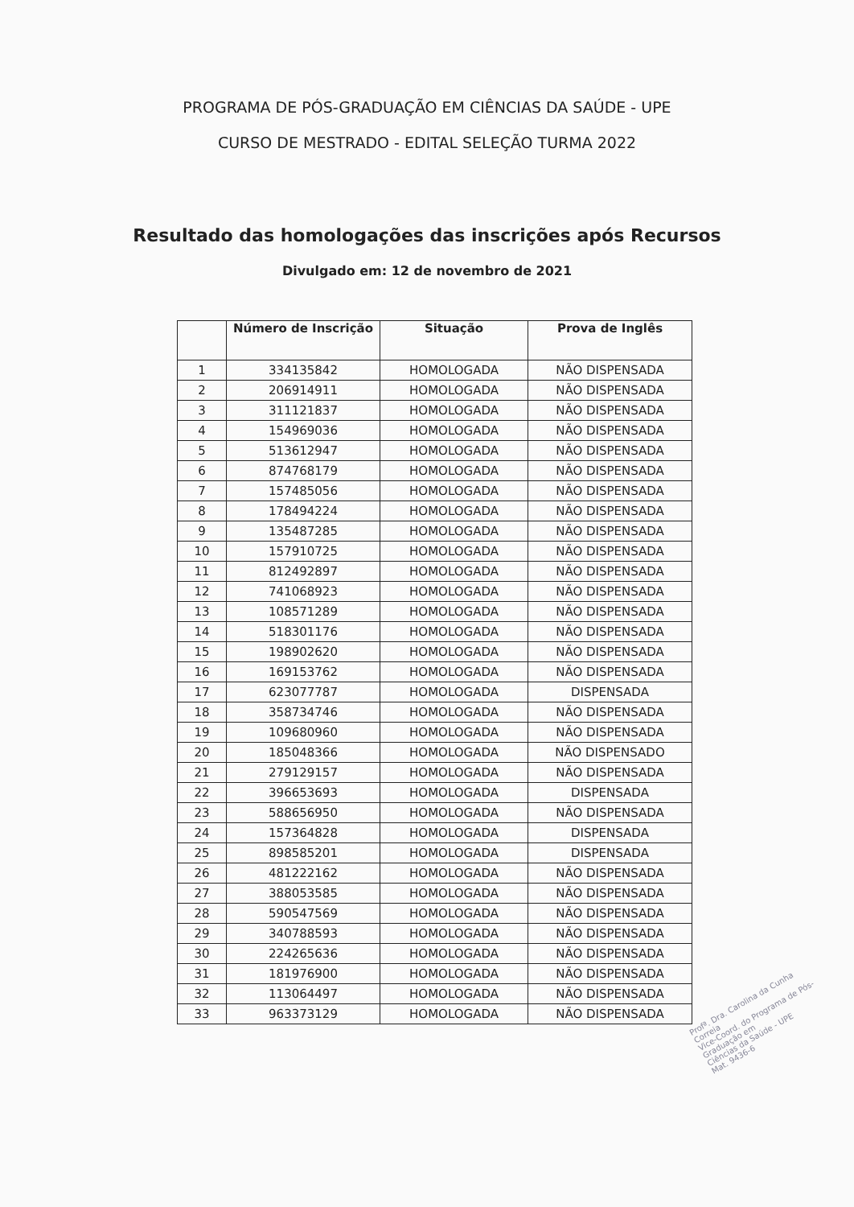PROGRAMA DE PÓS-GRADUAÇÃO EM CIÊNCIAS DA SAÚDE - UPE
CURSO DE MESTRADO - EDITAL SELEÇÃO TURMA 2022
Resultado das homologações das inscrições após Recursos
Divulgado em: 12 de novembro de 2021
| | Número de Inscrição | Situação | Prova de Inglês |
| --- | --- | --- | --- |
| 1 | 334135842 | HOMOLOGADA | NÃO DISPENSADA |
| 2 | 206914911 | HOMOLOGADA | NÃO DISPENSADA |
| 3 | 311121837 | HOMOLOGADA | NÃO DISPENSADA |
| 4 | 154969036 | HOMOLOGADA | NÃO DISPENSADA |
| 5 | 513612947 | HOMOLOGADA | NÃO DISPENSADA |
| 6 | 874768179 | HOMOLOGADA | NÃO DISPENSADA |
| 7 | 157485056 | HOMOLOGADA | NÃO DISPENSADA |
| 8 | 178494224 | HOMOLOGADA | NÃO DISPENSADA |
| 9 | 135487285 | HOMOLOGADA | NÃO DISPENSADA |
| 10 | 157910725 | HOMOLOGADA | NÃO DISPENSADA |
| 11 | 812492897 | HOMOLOGADA | NÃO DISPENSADA |
| 12 | 741068923 | HOMOLOGADA | NÃO DISPENSADA |
| 13 | 108571289 | HOMOLOGADA | NÃO DISPENSADA |
| 14 | 518301176 | HOMOLOGADA | NÃO DISPENSADA |
| 15 | 198902620 | HOMOLOGADA | NÃO DISPENSADA |
| 16 | 169153762 | HOMOLOGADA | NÃO DISPENSADA |
| 17 | 623077787 | HOMOLOGADA | DISPENSADA |
| 18 | 358734746 | HOMOLOGADA | NÃO DISPENSADA |
| 19 | 109680960 | HOMOLOGADA | NÃO DISPENSADA |
| 20 | 185048366 | HOMOLOGADA | NÃO DISPENSADO |
| 21 | 279129157 | HOMOLOGADA | NÃO DISPENSADA |
| 22 | 396653693 | HOMOLOGADA | DISPENSADA |
| 23 | 588656950 | HOMOLOGADA | NÃO DISPENSADA |
| 24 | 157364828 | HOMOLOGADA | DISPENSADA |
| 25 | 898585201 | HOMOLOGADA | DISPENSADA |
| 26 | 481222162 | HOMOLOGADA | NÃO DISPENSADA |
| 27 | 388053585 | HOMOLOGADA | NÃO DISPENSADA |
| 28 | 590547569 | HOMOLOGADA | NÃO DISPENSADA |
| 29 | 340788593 | HOMOLOGADA | NÃO DISPENSADA |
| 30 | 224265636 | HOMOLOGADA | NÃO DISPENSADA |
| 31 | 181976900 | HOMOLOGADA | NÃO DISPENSADA |
| 32 | 113064497 | HOMOLOGADA | NÃO DISPENSADA |
| 33 | 963373129 | HOMOLOGADA | NÃO DISPENSADA |
Profª. Dra. Carolina da Cunha Correia
Vice-Coord. do Programa de Pós-Graduação em
Ciências da Saúde - UPE
Mat. 9436-6